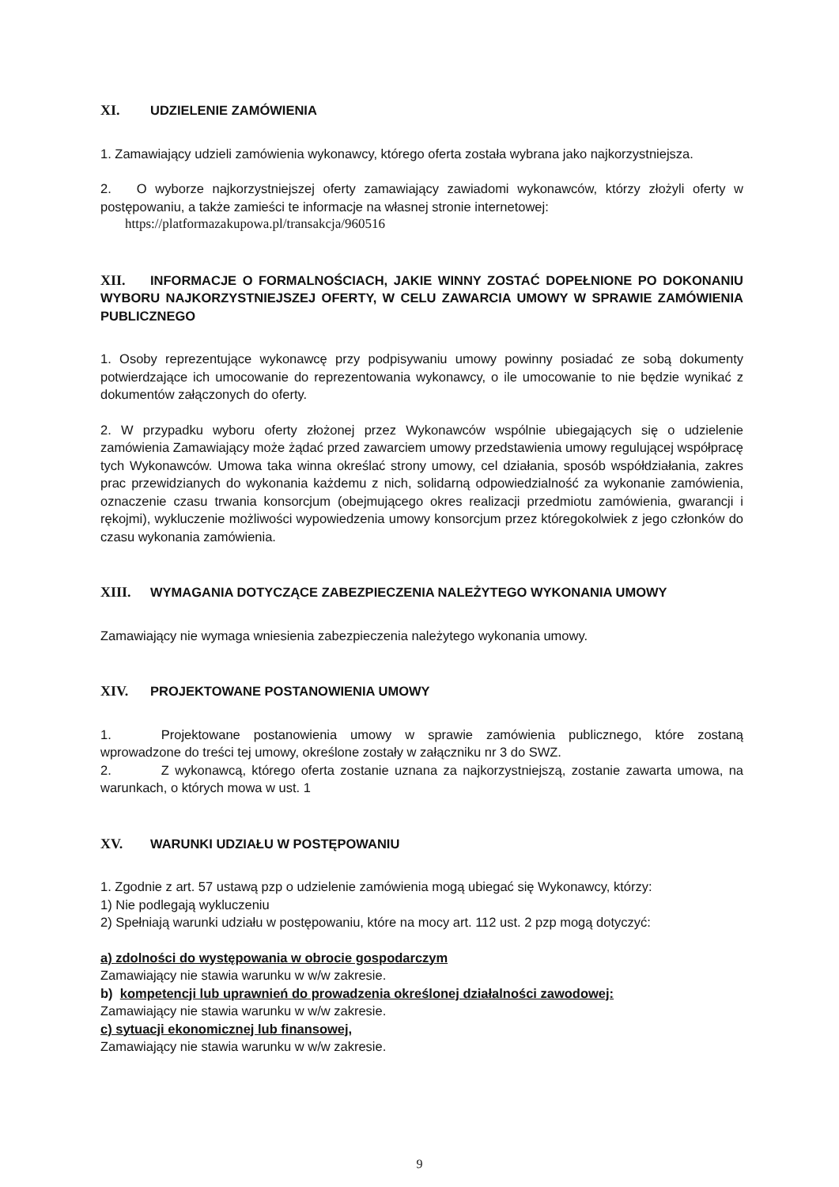XI. UDZIELENIE ZAMÓWIENIA
1. Zamawiający udzieli zamówienia wykonawcy, którego oferta została wybrana jako najkorzystniejsza.
2. O wyborze najkorzystniejszej oferty zamawiający zawiadomi wykonawców, którzy złożyli oferty w postępowaniu, a także zamieści te informacje na własnej stronie internetowej:
https://platformazakupowa.pl/transakcja/960516
XII. INFORMACJE O FORMALNOŚCIACH, JAKIE WINNY ZOSTAĆ DOPEŁNIONE PO DOKONANIU WYBORU NAJKORZYSTNIEJSZEJ OFERTY, W CELU ZAWARCIA UMOWY W SPRAWIE ZAMÓWIENIA PUBLICZNEGO
1. Osoby reprezentujące wykonawcę przy podpisywaniu umowy powinny posiadać ze sobą dokumenty potwierdzające ich umocowanie do reprezentowania wykonawcy, o ile umocowanie to nie będzie wynikać z dokumentów załączonych do oferty.
2. W przypadku wyboru oferty złożonej przez Wykonawców wspólnie ubiegających się o udzielenie zamówienia Zamawiający może żądać przed zawarciem umowy przedstawienia umowy regulującej współpracę tych Wykonawców. Umowa taka winna określać strony umowy, cel działania, sposób współdziałania, zakres prac przewidzianych do wykonania każdemu z nich, solidarną odpowiedzialność za wykonanie zamówienia, oznaczenie czasu trwania konsorcjum (obejmującego okres realizacji przedmiotu zamówienia, gwarancji i rękojmi), wykluczenie możliwości wypowiedzenia umowy konsorcjum przez któregokolwiek z jego członków do czasu wykonania zamówienia.
XIII. WYMAGANIA DOTYCZĄCE ZABEZPIECZENIA NALEŻYTEGO WYKONANIA UMOWY
Zamawiający nie wymaga wniesienia zabezpieczenia należytego wykonania umowy.
XIV. PROJEKTOWANE POSTANOWIENIA UMOWY
1. Projektowane postanowienia umowy w sprawie zamówienia publicznego, które zostaną wprowadzone do treści tej umowy, określone zostały w załączniku nr 3 do SWZ.
2. Z wykonawcą, którego oferta zostanie uznana za najkorzystniejszą, zostanie zawarta umowa, na warunkach, o których mowa w ust. 1
XV. WARUNKI UDZIAŁU W POSTĘPOWANIU
1. Zgodnie z art. 57 ustawą pzp o udzielenie zamówienia mogą ubiegać się Wykonawcy, którzy:
1) Nie podlegają wykluczeniu
2) Spełniają warunki udziału w postępowaniu, które na mocy art. 112 ust. 2 pzp mogą dotyczyć:
a) zdolności do występowania w obrocie gospodarczym
Zamawiający nie stawia warunku w w/w zakresie.
b) kompetencji lub uprawnień do prowadzenia określonej działalności zawodowej:
Zamawiający nie stawia warunku w w/w zakresie.
c) sytuacji ekonomicznej lub finansowej,
Zamawiający nie stawia warunku w w/w zakresie.
9